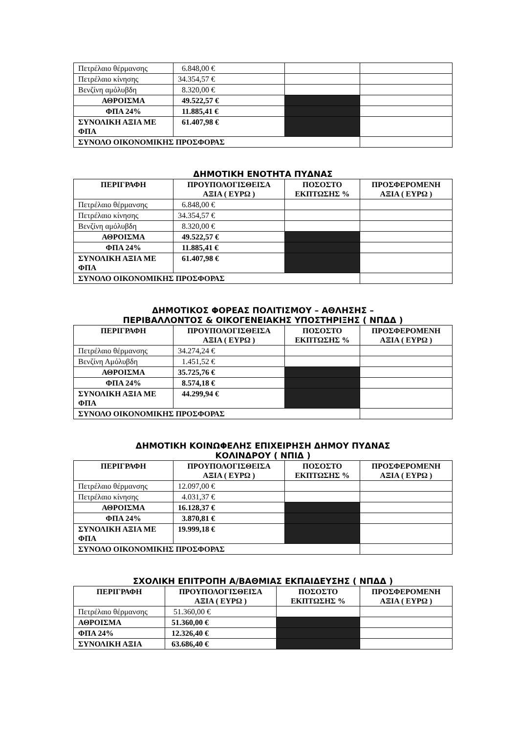| Πετρέλαιο θέρμανσης | 6.848,00 € | | |
| Πετρέλαιο κίνησης | 34.354,57 € | | |
| Βενζίνη αμόλυβδη | 8.320,00 € | | |
| ΑΘΡΟΙΣΜΑ | 49.522,57 € | | |
| ΦΠΑ 24% | 11.885,41 € | | |
| ΣΥΝΟΛΙΚΗ ΑΞΙΑ ΜΕ ΦΠΑ | 61.407,98 € | | |
| ΣΥΝΟΛΟ ΟΙΚΟΝΟΜΙΚΗΣ ΠΡΟΣΦΟΡΑΣ | | | |
ΔΗΜΟΤΙΚΗ ΕΝΟΤΗΤΑ ΠΥΔΝΑΣ
| ΠΕΡΙΓΡΑΦΗ | ΠΡΟΥΠΟΛΟΓΙΣΘΕΙΣΑ ΑΞΙΑ ( ΕΥΡΩ ) | ΠΟΣΟΣΤΟ ΕΚΠΤΩΣΗΣ % | ΠΡΟΣΦΕΡΟΜΕΝΗ ΑΞΙΑ ( ΕΥΡΩ ) |
| --- | --- | --- | --- |
| Πετρέλαιο θέρμανσης | 6.848,00 € | | |
| Πετρέλαιο κίνησης | 34.354,57 € | | |
| Βενζίνη αμόλυβδη | 8.320,00 € | | |
| ΑΘΡΟΙΣΜΑ | 49.522,57 € | | |
| ΦΠΑ 24% | 11.885,41 € | | |
| ΣΥΝΟΛΙΚΗ ΑΞΙΑ ΜΕ ΦΠΑ | 61.407,98 € | | |
| ΣΥΝΟΛΟ ΟΙΚΟΝΟΜΙΚΗΣ ΠΡΟΣΦΟΡΑΣ | | | |
ΔΗΜΟΤΙΚΟΣ ΦΟΡΕΑΣ ΠΟΛΙΤΙΣΜΟΥ – ΑΘΛΗΣΗΣ –
ΠΕΡΙΒΑΛΛΟΝΤΟΣ & ΟΙΚΟΓΕΝΕΙΑΚΗΣ ΥΠΟΣΤΗΡΙΞΗΣ ( ΝΠΔΔ )
| ΠΕΡΙΓΡΑΦΗ | ΠΡΟΥΠΟΛΟΓΙΣΘΕΙΣΑ ΑΞΙΑ ( ΕΥΡΩ ) | ΠΟΣΟΣΤΟ ΕΚΠΤΩΣΗΣ % | ΠΡΟΣΦΕΡΟΜΕΝΗ ΑΞΙΑ ( ΕΥΡΩ ) |
| --- | --- | --- | --- |
| Πετρέλαιο θέρμανσης | 34.274,24 € | | |
| Βενζίνη Αμόλυβδη | 1.451,52 € | | |
| ΑΘΡΟΙΣΜΑ | 35.725,76 € | | |
| ΦΠΑ 24% | 8.574,18 € | | |
| ΣΥΝΟΛΙΚΗ ΑΞΙΑ ΜΕ ΦΠΑ | 44.299,94 € | | |
| ΣΥΝΟΛΟ ΟΙΚΟΝΟΜΙΚΗΣ ΠΡΟΣΦΟΡΑΣ | | | |
ΔΗΜΟΤΙΚΗ ΚΟΙΝΩΦΕΛΗΣ ΕΠΙΧΕΙΡΗΣΗ ΔΗΜΟΥ ΠΥΔΝΑΣ
ΚΟΛΙΝΔΡΟΥ ( ΝΠΙΔ )
| ΠΕΡΙΓΡΑΦΗ | ΠΡΟΥΠΟΛΟΓΙΣΘΕΙΣΑ ΑΞΙΑ ( ΕΥΡΩ ) | ΠΟΣΟΣΤΟ ΕΚΠΤΩΣΗΣ % | ΠΡΟΣΦΕΡΟΜΕΝΗ ΑΞΙΑ ( ΕΥΡΩ ) |
| --- | --- | --- | --- |
| Πετρέλαιο θέρμανσης | 12.097,00 € | | |
| Πετρέλαιο κίνησης | 4.031,37 € | | |
| ΑΘΡΟΙΣΜΑ | 16.128,37 € | | |
| ΦΠΑ 24% | 3.870,81 € | | |
| ΣΥΝΟΛΙΚΗ ΑΞΙΑ ΜΕ ΦΠΑ | 19.999,18 € | | |
| ΣΥΝΟΛΟ ΟΙΚΟΝΟΜΙΚΗΣ ΠΡΟΣΦΟΡΑΣ | | | |
ΣΧΟΛΙΚΗ ΕΠΙΤΡΟΠΗ Α/ΒΑΘΜΙΑΣ ΕΚΠΑΙΔΕΥΣΗΣ ( ΝΠΔΔ )
| ΠΕΡΙΓΡΑΦΗ | ΠΡΟΥΠΟΛΟΓΙΣΘΕΙΣΑ ΑΞΙΑ ( ΕΥΡΩ ) | ΠΟΣΟΣΤΟ ΕΚΠΤΩΣΗΣ % | ΠΡΟΣΦΕΡΟΜΕΝΗ ΑΞΙΑ ( ΕΥΡΩ ) |
| --- | --- | --- | --- |
| Πετρέλαιο θέρμανσης | 51.360,00 € | | |
| ΑΘΡΟΙΣΜΑ | 51.360,00 € | | |
| ΦΠΑ 24% | 12.326,40 € | | |
| ΣΥΝΟΛΙΚΗ ΑΞΙΑ | 63.686,40 € | | |